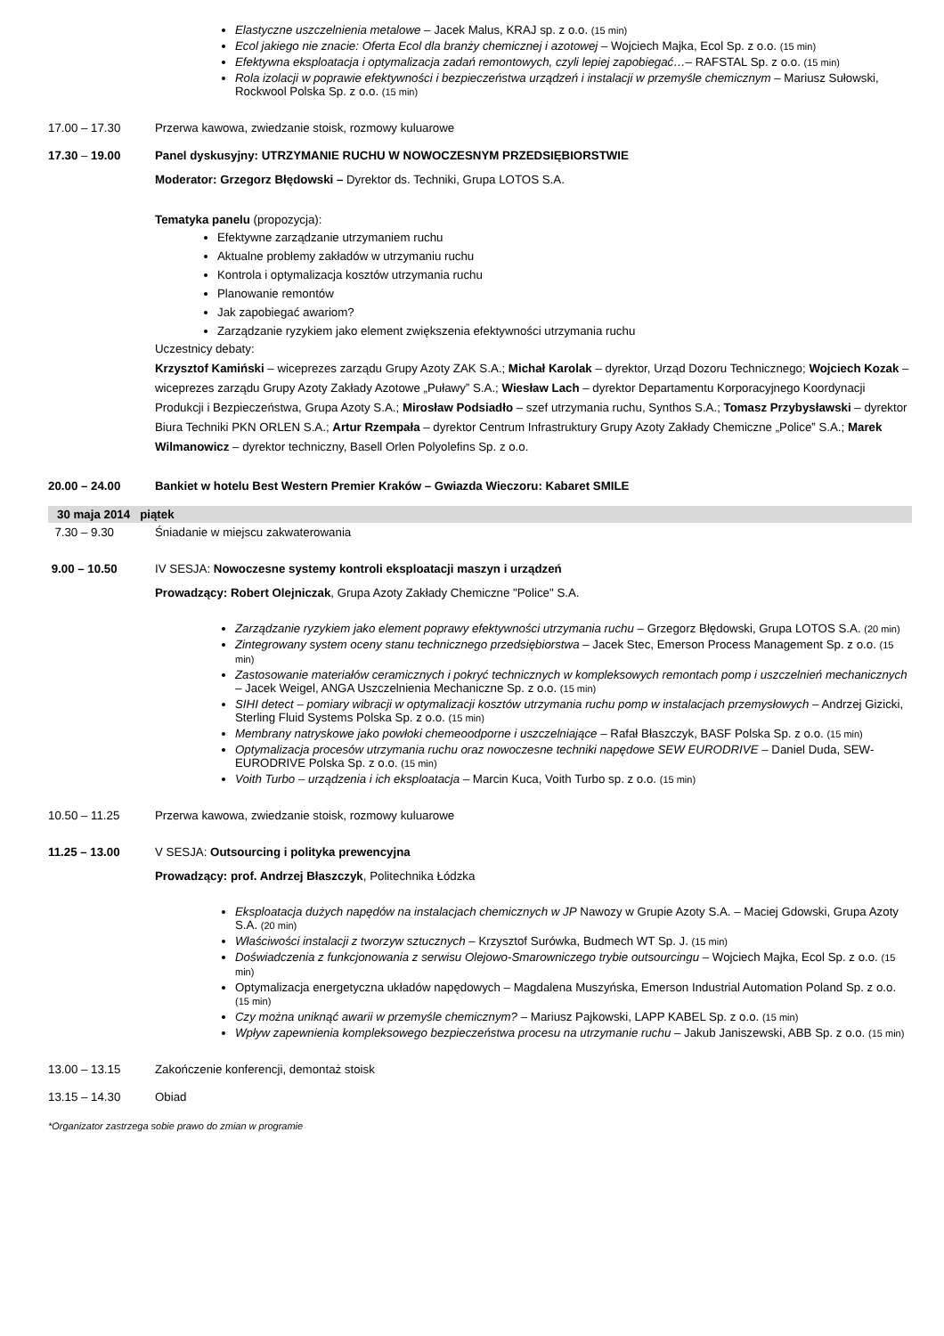Elastyczne uszczelnienia metalowe – Jacek Malus, KRAJ sp. z o.o. (15 min)
Ecol jakiego nie znacie: Oferta Ecol dla branży chemicznej i azotowej – Wojciech Majka, Ecol Sp. z o.o. (15 min)
Efektywna eksploatacja i optymalizacja zadań remontowych, czyli lepiej zapobiegać…– RAFSTAL Sp. z o.o. (15 min)
Rola izolacji w poprawie efektywności i bezpieczeństwa urządzeń i instalacji w przemyśle chemicznym – Mariusz Sułowski, Rockwool Polska Sp. z o.o. (15 min)
17.00 – 17.30 Przerwa kawowa, zwiedzanie stoisk, rozmowy kuluarowe
17.30 – 19.00 Panel dyskusyjny: UTRZYMANIE RUCHU W NOWOCZESNYM PRZEDSIĘBIORSTWIE
Moderator: Grzegorz Błędowski – Dyrektor ds. Techniki, Grupa LOTOS S.A.
Tematyka panelu (propozycja):
Efektywne zarządzanie utrzymaniem ruchu
Aktualne problemy zakładów w utrzymaniu ruchu
Kontrola i optymalizacja kosztów utrzymania ruchu
Planowanie remontów
Jak zapobiegać awariom?
Zarządzanie ryzykiem jako element zwiększenia efektywności utrzymania ruchu
Uczestnicy debaty:
Krzysztof Kamiński – wiceprezes zarządu Grupy Azoty ZAK S.A.; Michał Karolak – dyrektor, Urząd Dozoru Technicznego; Wojciech Kozak – wiceprezes zarządu Grupy Azoty Zakłady Azotowe „Puławy” S.A.; Wiesław Lach – dyrektor Departamentu Korporacyjnego Koordynacji Produkcji i Bezpieczeństwa, Grupa Azoty S.A.; Mirosław Podsiadło – szef utrzymania ruchu, Synthos S.A.; Tomasz Przybysławski – dyrektor Biura Techniki PKN ORLEN S.A.; Artur Rzempała – dyrektor Centrum Infrastruktury Grupy Azoty Zakłady Chemiczne „Police” S.A.; Marek Wilmanowicz – dyrektor techniczny, Basell Orlen Polyolefins Sp. z o.o.
20.00 – 24.00 Bankiet w hotelu Best Western Premier Kraków – Gwiazda Wieczoru: Kabaret SMILE
30 maja 2014 piątek
7.30 – 9.30 Śniadanie w miejscu zakwaterowania
9.00 – 10.50 IV SESJA: Nowoczesne systemy kontroli eksploatacji maszyn i urządzeń
Prowadzący: Robert Olejniczak, Grupa Azoty Zakłady Chemiczne "Police" S.A.
Zarządzanie ryzykiem jako element poprawy efektywności utrzymania ruchu – Grzegorz Błędowski, Grupa LOTOS S.A. (20 min)
Zintegrowany system oceny stanu technicznego przedsiębiorstwa – Jacek Stec, Emerson Process Management Sp. z o.o. (15 min)
Zastosowanie materiałów ceramicznych i pokryć technicznych w kompleksowych remontach pomp i uszczelnień mechanicznych – Jacek Weigel, ANGA Uszczelnienia Mechaniczne Sp. z o.o. (15 min)
SIHI detect – pomiary wibracji w optymalizacji kosztów utrzymania ruchu pomp w instalacjach przemysłowych – Andrzej Gizicki, Sterling Fluid Systems Polska Sp. z o.o. (15 min)
Membrany natryskowe jako powłoki chemeoodporne i uszczelniające – Rafał Błaszczyk, BASF Polska Sp. z o.o. (15 min)
Optymalizacja procesów utrzymania ruchu oraz nowoczesne techniki napędowe SEW EURODRIVE – Daniel Duda, SEW-EURODRIVE Polska Sp. z o.o. (15 min)
Voith Turbo – urządzenia i ich eksploatacja – Marcin Kuca, Voith Turbo sp. z o.o. (15 min)
10.50 – 11.25 Przerwa kawowa, zwiedzanie stoisk, rozmowy kuluarowe
11.25 – 13.00 V SESJA: Outsourcing i polityka prewencyjna
Prowadzący: prof. Andrzej Błaszczyk, Politechnika Łódzka
Eksploatacja dużych napędów na instalacjach chemicznych w JP Nawozy w Grupie Azoty S.A. – Maciej Gdowski, Grupa Azoty S.A. (20 min)
Właściwości instalacji z tworzyw sztucznych – Krzysztof Surówka, Budmech WT Sp. J. (15 min)
Doświadczenia z funkcjonowania z serwisu Olejowo-Smarowniczego trybie outsourcingu – Wojciech Majka, Ecol Sp. z o.o. (15 min)
Optymalizacja energetyczna układów napędowych – Magdalena Muszyńska, Emerson Industrial Automation Poland Sp. z o.o. (15 min)
Czy można uniknąć awarii w przemyśle chemicznym? – Mariusz Pajkowski, LAPP KABEL Sp. z o.o. (15 min)
Wpływ zapewnienia kompleksowego bezpieczeństwa procesu na utrzymanie ruchu – Jakub Janiszewski, ABB Sp. z o.o. (15 min)
13.00 – 13.15 Zakończenie konferencji, demontaż stoisk
13.15 – 14.30 Obiad
*Organizator zastrzega sobie prawo do zmian w programie